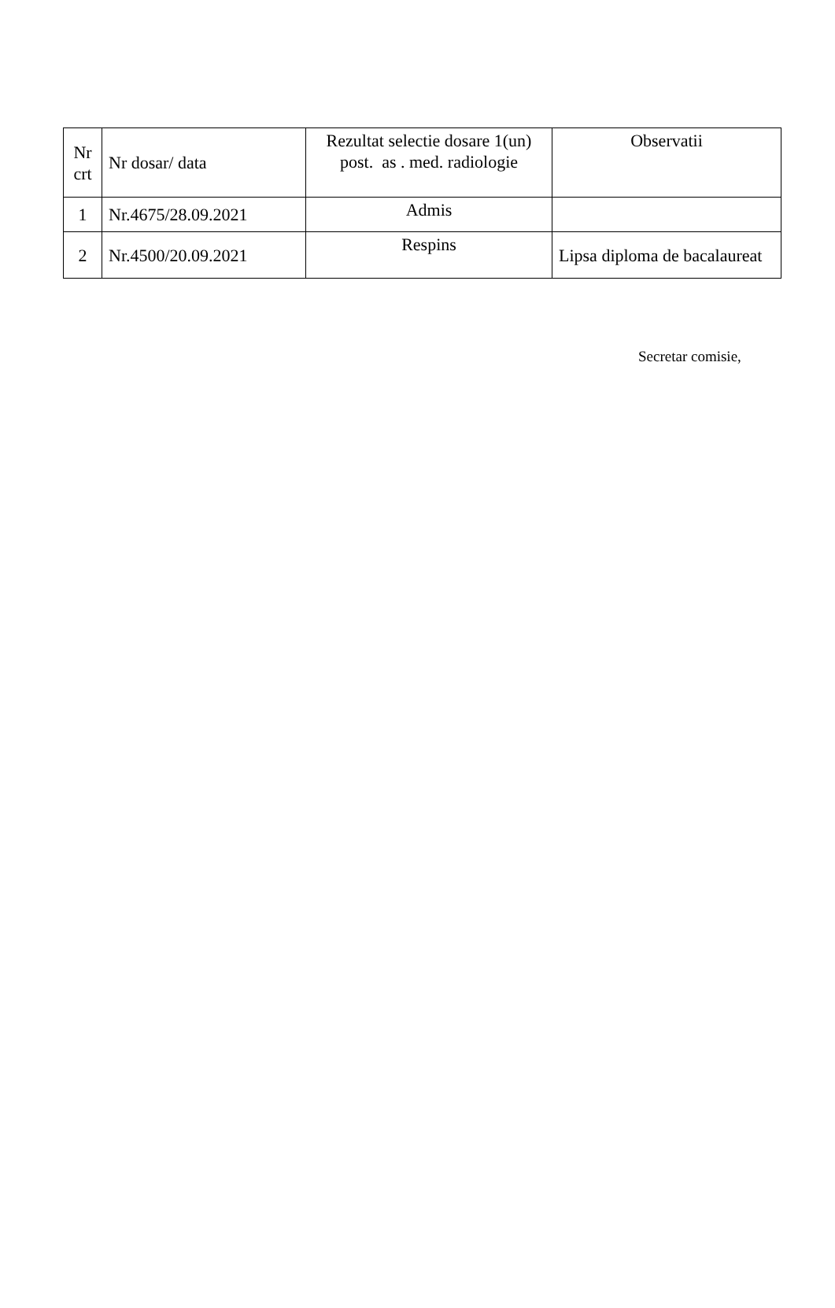| Nr crt | Nr dosar/ data | Rezultat selectie dosare 1(un) post. as . med. radiologie | Observatii |
| --- | --- | --- | --- |
| 1 | Nr.4675/28.09.2021 | Admis | |
| 2 | Nr.4500/20.09.2021 | Respins | Lipsa diploma de bacalaureat |
Secretar comisie,